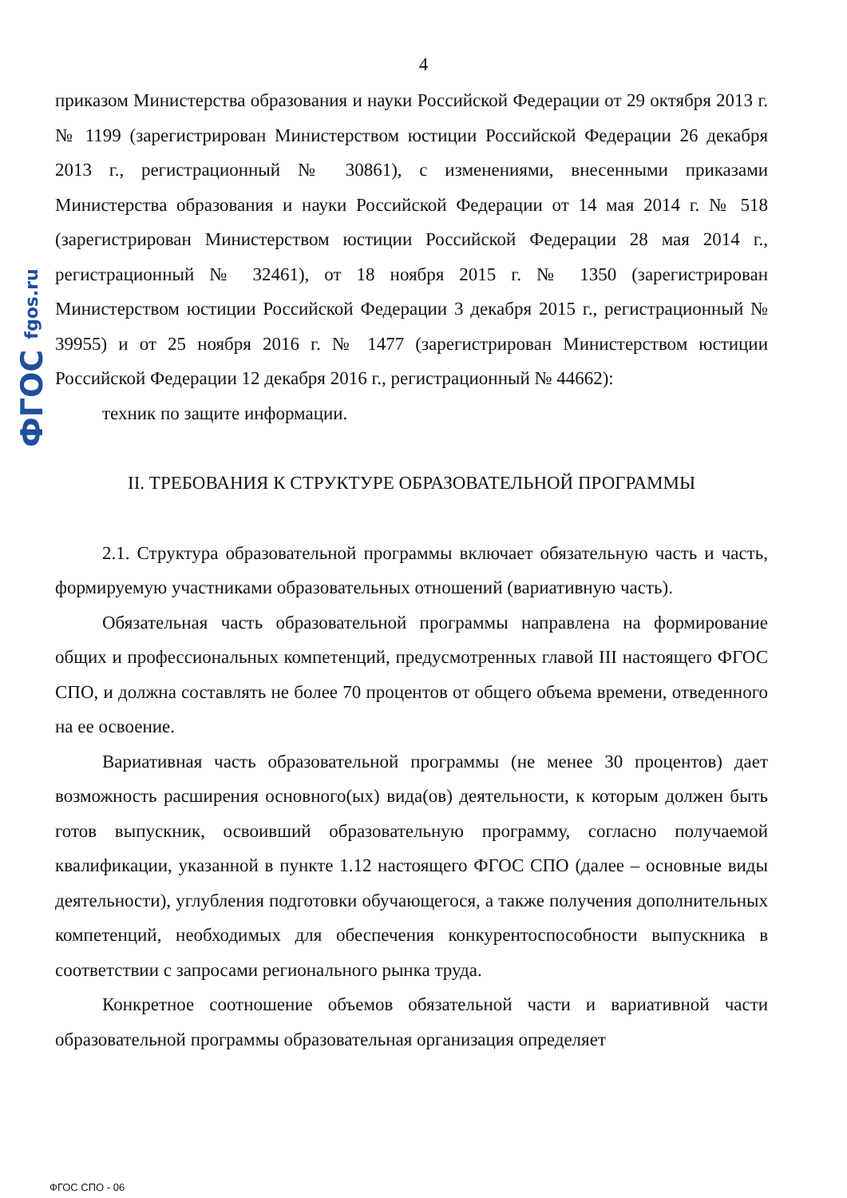ФГОС fgos.ru
4
приказом Министерства образования и науки Российской Федерации от 29 октября 2013 г. № 1199 (зарегистрирован Министерством юстиции Российской Федерации 26 декабря 2013 г., регистрационный № 30861), с изменениями, внесенными приказами Министерства образования и науки Российской Федерации от 14 мая 2014 г. № 518 (зарегистрирован Министерством юстиции Российской Федерации 28 мая 2014 г., регистрационный № 32461), от 18 ноября 2015 г. № 1350 (зарегистрирован Министерством юстиции Российской Федерации 3 декабря 2015 г., регистрационный № 39955) и от 25 ноября 2016 г. № 1477 (зарегистрирован Министерством юстиции Российской Федерации 12 декабря 2016 г., регистрационный № 44662):
техник по защите информации.
II. ТРЕБОВАНИЯ К СТРУКТУРЕ ОБРАЗОВАТЕЛЬНОЙ ПРОГРАММЫ
2.1. Структура образовательной программы включает обязательную часть и часть, формируемую участниками образовательных отношений (вариативную часть).
Обязательная часть образовательной программы направлена на формирование общих и профессиональных компетенций, предусмотренных главой III настоящего ФГОС СПО, и должна составлять не более 70 процентов от общего объема времени, отведенного на ее освоение.
Вариативная часть образовательной программы (не менее 30 процентов) дает возможность расширения основного(ых) вида(ов) деятельности, к которым должен быть готов выпускник, освоивший образовательную программу, согласно получаемой квалификации, указанной в пункте 1.12 настоящего ФГОС СПО (далее – основные виды деятельности), углубления подготовки обучающегося, а также получения дополнительных компетенций, необходимых для обеспечения конкурентоспособности выпускника в соответствии с запросами регионального рынка труда.
Конкретное соотношение объемов обязательной части и вариативной части образовательной программы образовательная организация определяет
ФГОС СПО - 06